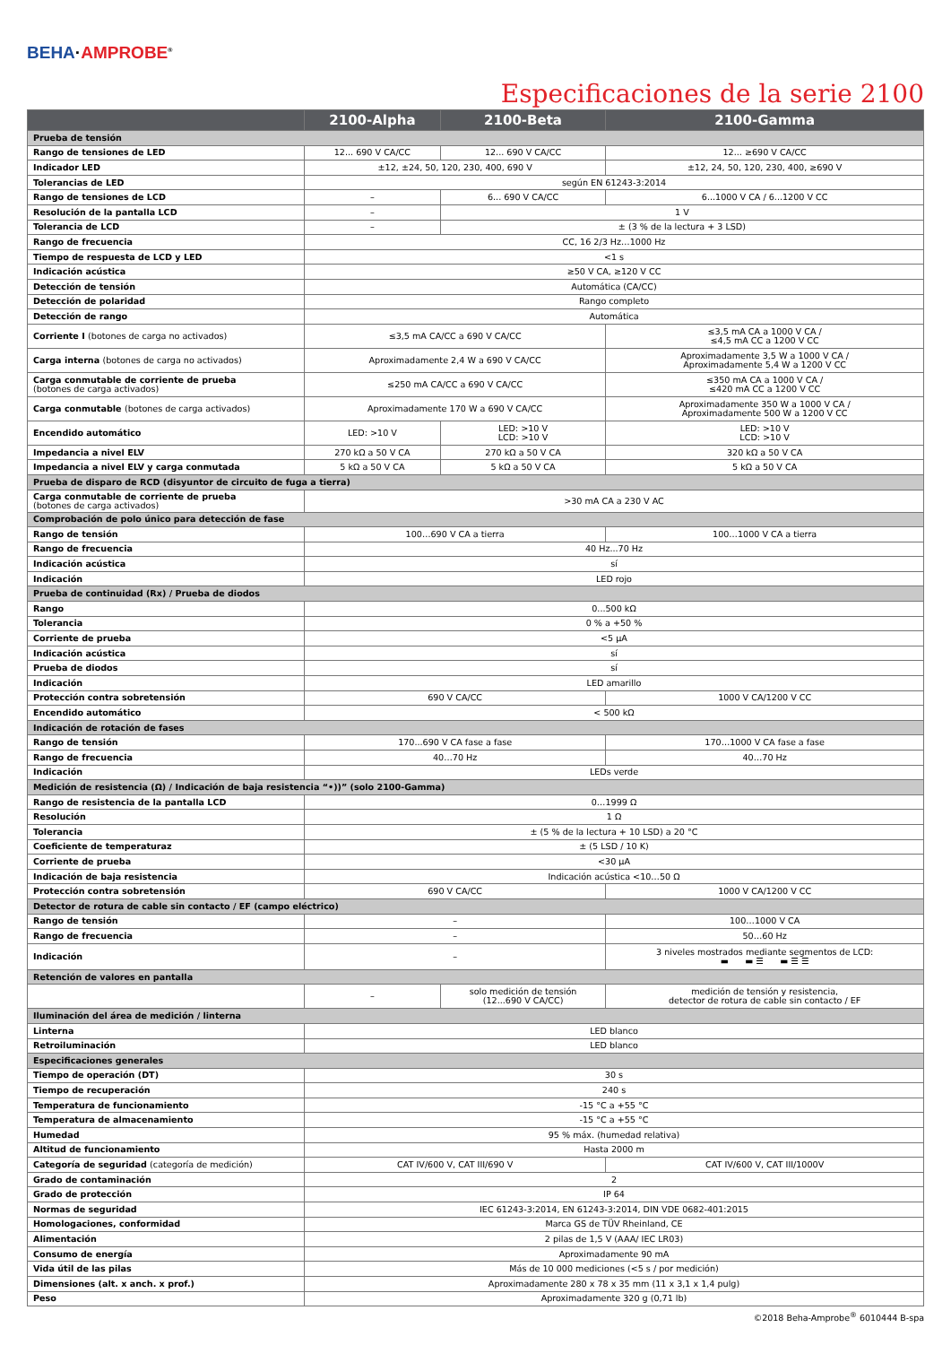BEHA·AMPROBE<sup>®</sup>
Especificaciones de la serie 2100
| | 2100-Alpha | 2100-Beta | 2100-Gamma |
| --- | --- | --- | --- |
| Prueba de tensión | | | |
| Rango de tensiones de LED | 12... 690 V CA/CC | 12... 690 V CA/CC | 12... ≥690 V CA/CC |
| Indicador LED | ±12, ±24, 50, 120, 230, 400, 690 V | | ±12, 24, 50, 120, 230, 400, ≥690 V |
| Tolerancias de LED | según EN 61243-3:2014 | | |
| Rango de tensiones de LCD | – | 6... 690 V CA/CC | 6...1000 V CA / 6...1200 V CC |
| Resolución de la pantalla LCD | – | 1 V | |
| Tolerancia de LCD | – | ± (3 % de la lectura + 3 LSD) | |
| Rango de frecuencia | CC, 16 2/3 Hz…1000 Hz | | |
| Tiempo de respuesta de LCD y LED | <1 s | | |
| Indicación acústica | ≥50 V CA, ≥120 V CC | | |
| Detección de tensión | Automática (CA/CC) | | |
| Detección de polaridad | Rango completo | | |
| Detección de rango | Automática | | |
| Corriente I (botones de carga no activados) | ≤3,5 mA CA/CC a 690 V CA/CC | | ≤3,5 mA CA a 1000 V CA / ≤4,5 mA CC a 1200 V CC |
| Carga interna (botones de carga no activados) | Aproximadamente 2,4 W a 690 V CA/CC | | Aproximadamente 3,5 W a 1000 V CA / Aproximadamente 5,4 W a 1200 V CC |
| Carga conmutable de corriente de prueba (botones de carga activados) | ≤250 mA CA/CC a 690 V CA/CC | | ≤350 mA CA a 1000 V CA / ≤420 mA CC a 1200 V CC |
| Carga conmutable (botones de carga activados) | Aproximadamente 170 W a 690 V CA/CC | | Aproximadamente 350 W a 1000 V CA / Aproximadamente 500 W a 1200 V CC |
| Encendido automático | LED: >10 V | LED: >10 V LCD: >10 V | LED: >10 V LCD: >10 V |
| Impedancia a nivel ELV | 270 kΩ a 50 V CA | 270 kΩ a 50 V CA | 320 kΩ a 50 V CA |
| Impedancia a nivel ELV y carga conmutada | 5 kΩ a 50 V CA | 5 kΩ a 50 V CA | 5 kΩ a 50 V CA |
| Prueba de disparo de RCD (disyuntor de circuito de fuga a tierra) | | | |
| Carga conmutable de corriente de prueba (botones de carga activados) | >30 mA CA a 230 V AC | | |
| Comprobación de polo único para detección de fase | | | |
| Rango de tensión | 100…690 V CA a tierra | | 100…1000 V CA a tierra |
| Rango de frecuencia | 40 Hz...70 Hz | | |
| Indicación acústica | sí | | |
| Indicación | LED rojo | | |
| Prueba de continuidad (Rx) / Prueba de diodos | | | |
| Rango | 0...500 kΩ | | |
| Tolerancia | 0 % a +50 % | | |
| Corriente de prueba | <5 μA | | |
| Indicación acústica | sí | | |
| Prueba de diodos | sí | | |
| Indicación | LED amarillo | | |
| Protección contra sobretensión | 690 V CA/CC | | 1000 V CA/1200 V CC |
| Encendido automático | < 500 kΩ | | |
| Indicación de rotación de fases | | | |
| Rango de tensión | 170...690 V CA fase a fase | | 170…1000 V CA fase a fase |
| Rango de frecuencia | 40…70 Hz | | 40…70 Hz |
| Indicación | LEDs verde | | |
| Medición de resistencia (Ω) / Indicación de baja resistencia “•))” (solo 2100-Gamma) | | | |
| Rango de resistencia de la pantalla LCD | 0…1999 Ω | | |
| Resolución | 1 Ω | | |
| Tolerancia | ± (5 % de la lectura + 10 LSD) a 20 °C | | |
| Coeficiente de temperaturaz | ± (5 LSD / 10 K) | | |
| Corriente de prueba | <30 μA | | |
| Indicación de baja resistencia | Indicación acústica <10…50 Ω | | |
| Protección contra sobretensión | 690 V CA/CC | | 1000 V CA/1200 V CC |
| Detector de rotura de cable sin contacto / EF (campo eléctrico) | | | |
| Rango de tensión | – | | 100…1000 V CA |
| Rango de frecuencia | – | | 50…60 Hz |
| Indicación | – | | 3 niveles mostrados mediante segmentos de LCD: ▬ ▬ ☰ ▬ ☰ ☰ |
| Retención de valores en pantalla | | | |
| | – | solo medición de tensión (12...690 V CA/CC) | medición de tensión y resistencia, detector de rotura de cable sin contacto / EF |
| Iluminación del área de medición / linterna | | | |
| Linterna | LED blanco | | |
| Retroiluminación | LED blanco | | |
| Especificaciones generales | | | |
| Tiempo de operación (DT) | 30 s | | |
| Tiempo de recuperación | 240 s | | |
| Temperatura de funcionamiento | -15 °C a +55 °C | | |
| Temperatura de almacenamiento | -15 °C a +55 °C | | |
| Humedad | 95 % máx. (humedad relativa) | | |
| Altitud de funcionamiento | Hasta 2000 m | | |
| Categoría de seguridad (categoría de medición) | CAT IV/600 V, CAT III/690 V | | CAT IV/600 V, CAT III/1000V |
| Grado de contaminación | 2 | | |
| Grado de protección | IP 64 | | |
| Normas de seguridad | IEC 61243-3:2014, EN 61243-3:2014, DIN VDE 0682-401:2015 | | |
| Homologaciones, conformidad | Marca GS de TÜV Rheinland, CE | | |
| Alimentación | 2 pilas de 1,5 V (AAA/ IEC LR03) | | |
| Consumo de energía | Aproximadamente 90 mA | | |
| Vida útil de las pilas | Más de 10 000 mediciones (<5 s / por medición) | | |
| Dimensiones (alt. x anch. x prof.) | Aproximadamente 280 x 78 x 35 mm (11 x 3,1 x 1,4 pulg) | | |
| Peso | Aproximadamente 320 g (0,71 lb) | | |
©2018 Beha-Amprobe<sup>®</sup> 6010444 B-spa